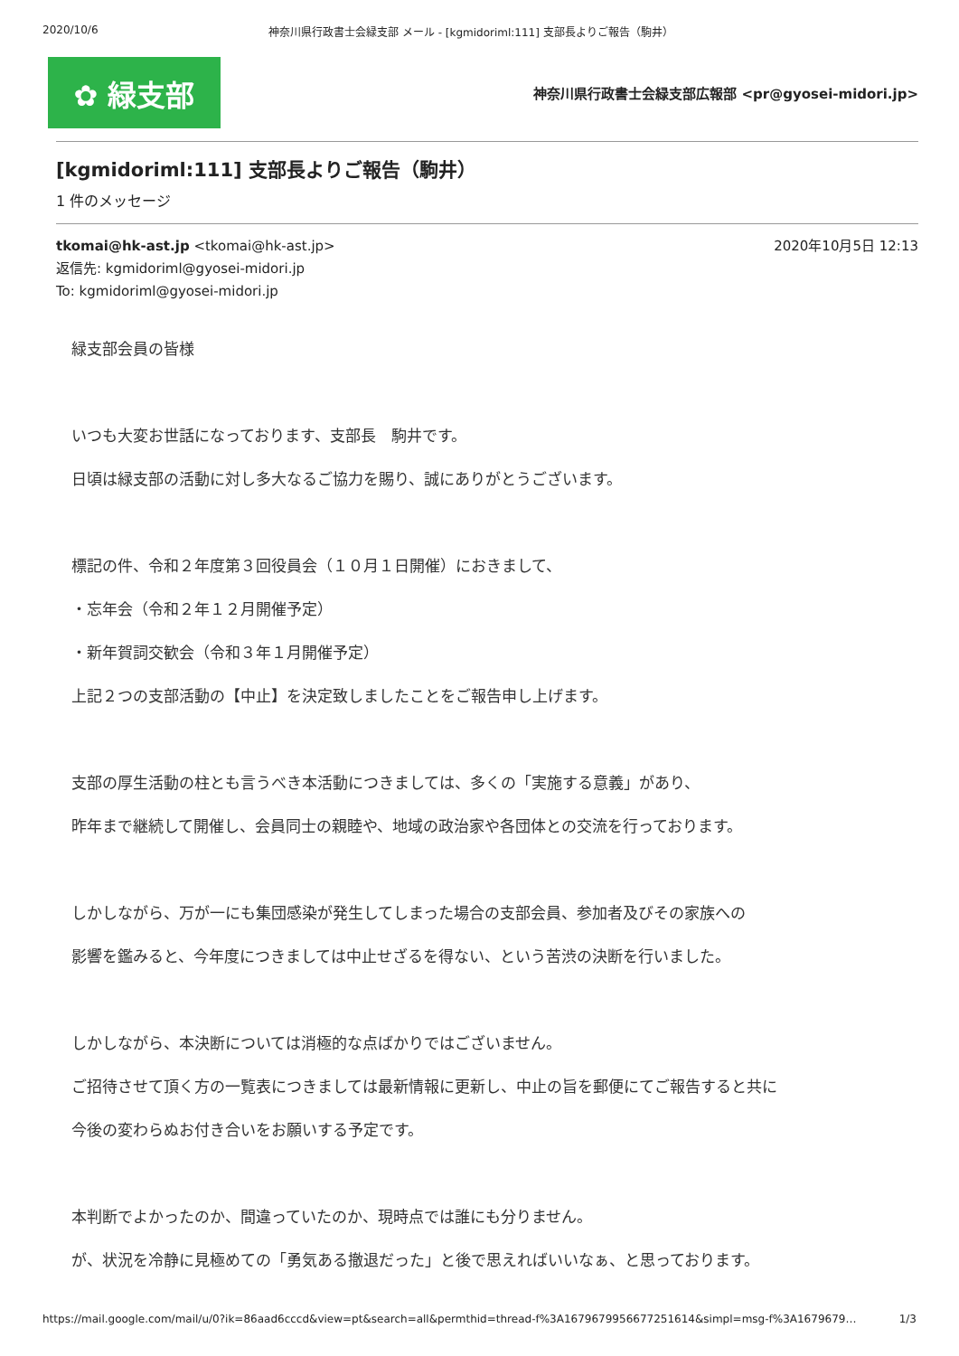2020/10/6 神奈川県行政書士会緑支部 メール - [kgmidoriml:111] 支部長よりご報告（駒井）
✿ 緑支部
神奈川県行政書士会緑支部広報部 <pr@gyosei-midori.jp>
[kgmidoriml:111] 支部長よりご報告（駒井）
1 件のメッセージ
tkomai@hk-ast.jp <tkomai@hk-ast.jp> 2020年10月5日 12:13
返信先: kgmidoriml@gyosei-midori.jp
To: kgmidoriml@gyosei-midori.jp
緑支部会員の皆様
いつも大変お世話になっております、支部長　駒井です。
日頃は緑支部の活動に対し多大なるご協力を賜り、誠にありがとうございます。
標記の件、令和２年度第３回役員会（１０月１日開催）におきまして、
・忘年会（令和２年１２月開催予定）
・新年賀詞交歓会（令和３年１月開催予定）
上記２つの支部活動の【中止】を決定致しましたことをご報告申し上げます。
支部の厚生活動の柱とも言うべき本活動につきましては、多くの「実施する意義」があり、
昨年まで継続して開催し、会員同士の親睦や、地域の政治家や各団体との交流を行っております。
しかしながら、万が一にも集団感染が発生してしまった場合の支部会員、参加者及びその家族への
影響を鑑みると、今年度につきましては中止せざるを得ない、という苦渋の決断を行いました。
しかしながら、本決断については消極的な点ばかりではございません。
ご招待させて頂く方の一覧表につきましては最新情報に更新し、中止の旨を郵便にてご報告すると共に
今後の変わらぬお付き合いをお願いする予定です。
本判断でよかったのか、間違っていたのか、現時点では誰にも分りません。
が、状況を冷静に見極めての「勇気ある撤退だった」と後で思えればいいなぁ、と思っております。
https://mail.google.com/mail/u/0?ik=86aad6cccd&view=pt&search=all&permthid=thread-f%3A1679679956677251614&simpl=msg-f%3A1679679… 1/3